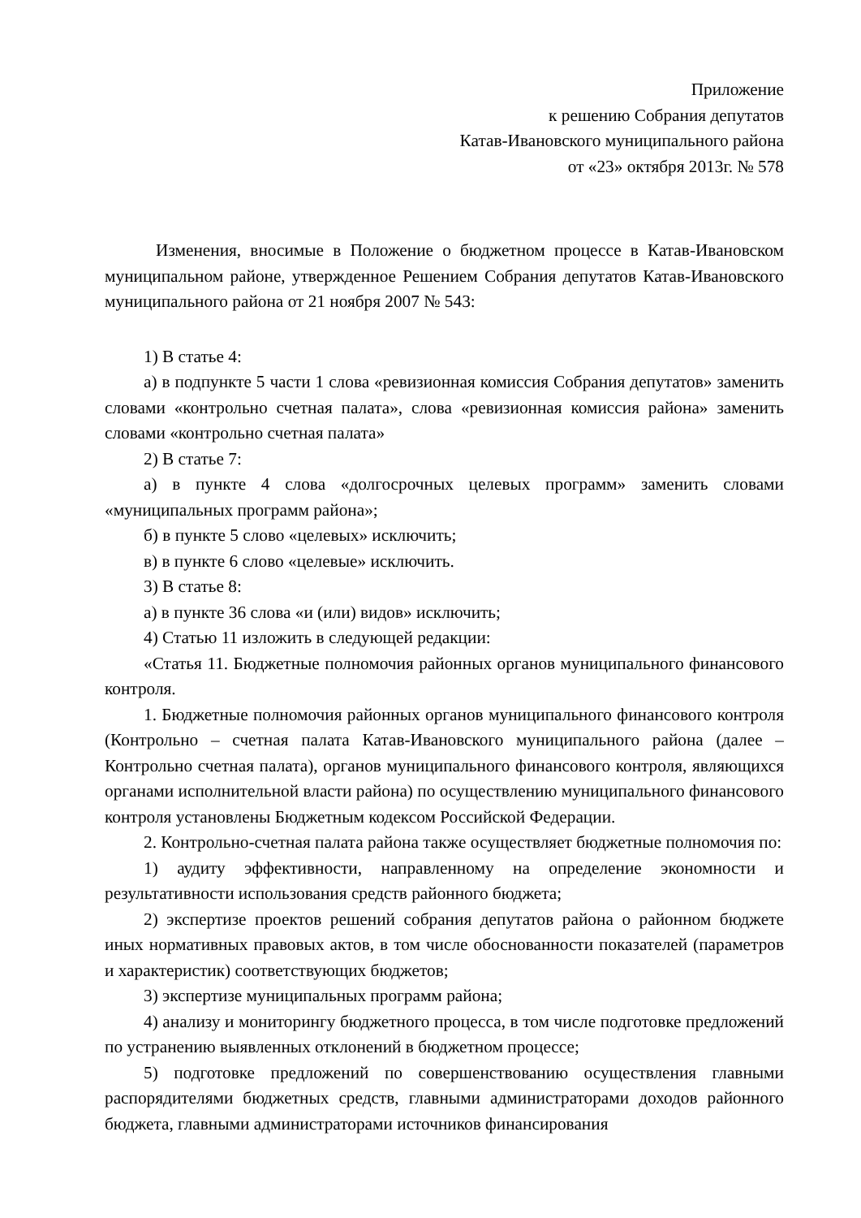Приложение
к решению Собрания депутатов
Катав-Ивановского муниципального района
от «23» октября 2013г. № 578
Изменения, вносимые в Положение о бюджетном процессе в Катав-Ивановском муниципальном районе, утвержденное Решением Собрания депутатов Катав-Ивановского муниципального района от 21 ноября 2007 № 543:
1) В статье 4:
а) в подпункте 5 части 1 слова «ревизионная комиссия Собрания депутатов» заменить словами «контрольно счетная палата», слова «ревизионная комиссия района» заменить словами «контрольно счетная палата»
2) В статье 7:
а) в пункте 4 слова «долгосрочных целевых программ» заменить словами «муниципальных программ района»;
б) в пункте 5 слово «целевых» исключить;
в) в пункте 6 слово «целевые» исключить.
3) В статье 8:
а) в пункте 36 слова «и (или) видов» исключить;
4) Статью 11 изложить в следующей редакции:
«Статья 11. Бюджетные полномочия районных органов муниципального финансового контроля.
1. Бюджетные полномочия районных органов муниципального финансового контроля (Контрольно – счетная палата Катав-Ивановского муниципального района (далее – Контрольно счетная палата), органов муниципального финансового контроля, являющихся органами исполнительной власти района) по осуществлению муниципального финансового контроля установлены Бюджетным кодексом Российской Федерации.
2. Контрольно-счетная палата района также осуществляет бюджетные полномочия по:
1) аудиту эффективности, направленному на определение экономности и результативности использования средств районного бюджета;
2) экспертизе проектов решений собрания депутатов района о районном бюджете иных нормативных правовых актов, в том числе обоснованности показателей (параметров и характеристик) соответствующих бюджетов;
3) экспертизе муниципальных программ района;
4) анализу и мониторингу бюджетного процесса, в том числе подготовке предложений по устранению выявленных отклонений в бюджетном процессе;
5) подготовке предложений по совершенствованию осуществления главными распорядителями бюджетных средств, главными администраторами доходов районного бюджета, главными администраторами источников финансирования